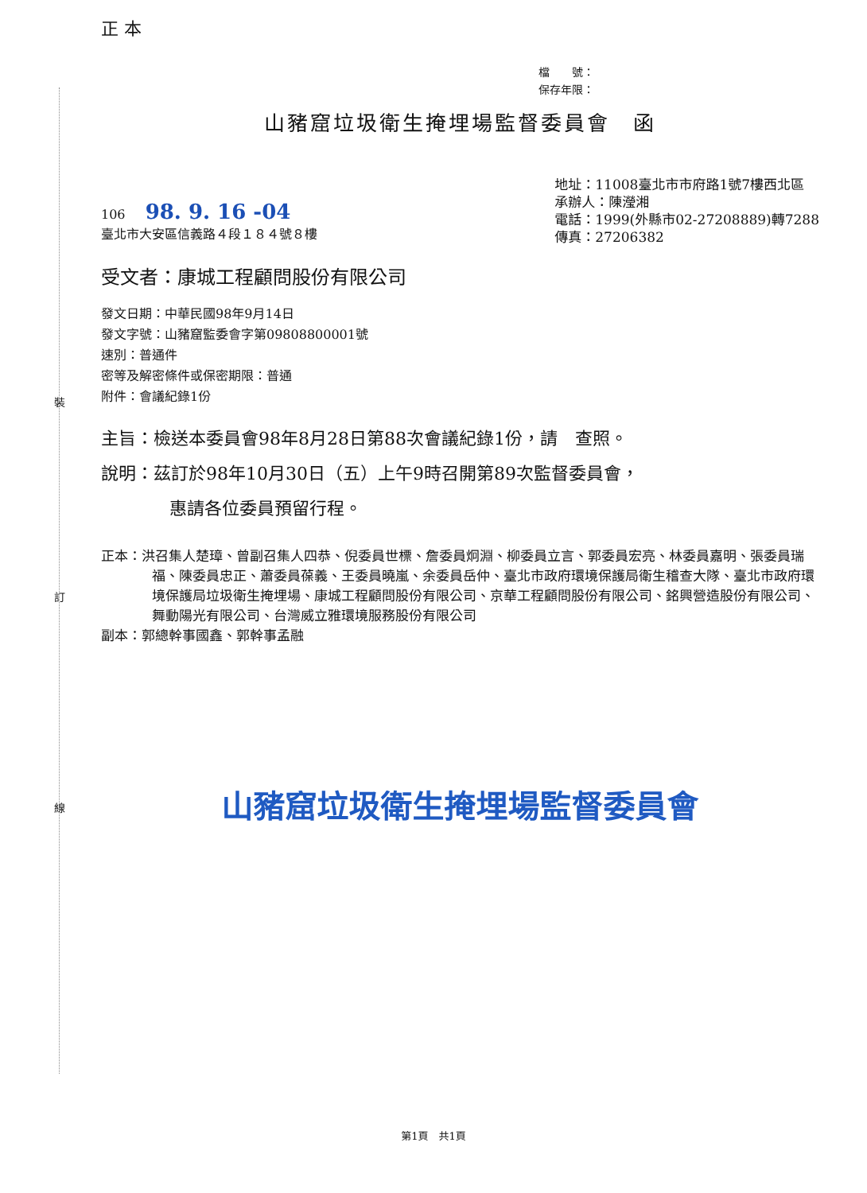裝
訂
線
正 本
檔　　號：
保存年限：
山豬窟垃圾衛生掩埋場監督委員會　函
106 98. 9. 16 -04
臺北市大安區信義路４段１８４號８樓
地址：11008臺北市市府路1號7樓西北區
承辦人：陳瀅湘
電話：1999(外縣市02-27208889)轉7288
傳真：27206382
受文者：康城工程顧問股份有限公司
發文日期：中華民國98年9月14日
發文字號：山豬窟監委會字第09808800001號
速別：普通件
密等及解密條件或保密期限：普通
附件：會議紀錄1份
主旨：檢送本委員會98年8月28日第88次會議紀錄1份，請　查照。
說明：茲訂於98年10月30日（五）上午9時召開第89次監督委員會，
惠請各位委員預留行程。
正本：洪召集人楚璋、曾副召集人四恭、倪委員世標、詹委員炯淵、柳委員立言、郭委員宏亮、林委員嘉明、張委員瑞福、陳委員忠正、蕭委員葆義、王委員曉嵐、余委員岳仲、臺北市政府環境保護局衛生稽查大隊、臺北市政府環境保護局垃圾衛生掩埋場、康城工程顧問股份有限公司、京華工程顧問股份有限公司、銘興營造股份有限公司、舞動陽光有限公司、台灣威立雅環境服務股份有限公司
副本：郭總幹事國鑫、郭幹事孟融
山豬窟垃圾衛生掩埋場監督委員會
第1頁　共1頁